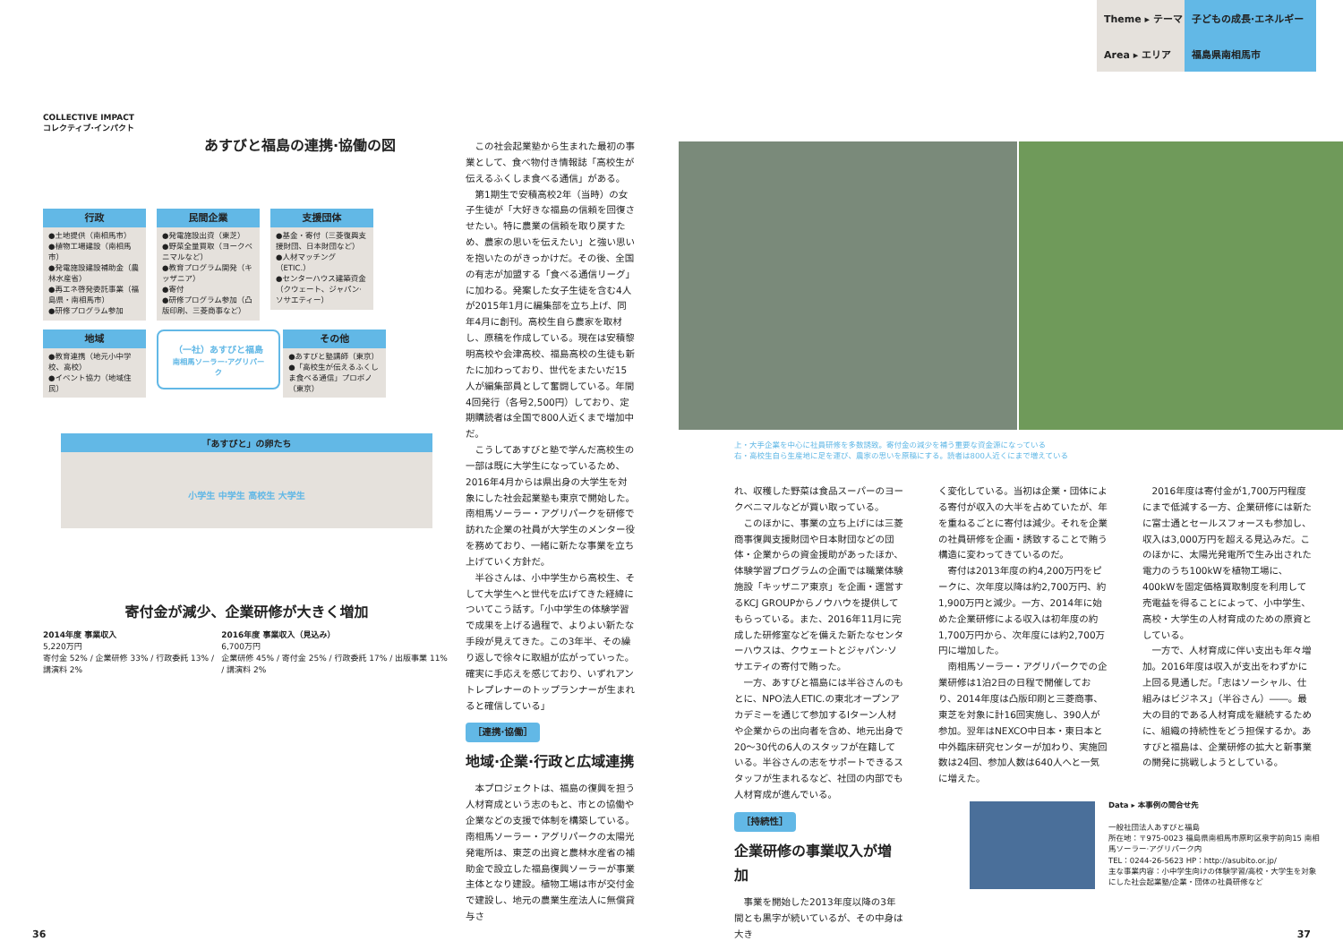Theme ▸ テーマ 子どもの成長·エネルギー
Area ▸ エリア 福島県南相馬市
COLLECTIVE IMPACT
コレクティブ·インパクト
あすびと福島の連携·協働の図
行政
●土地提供（南相馬市）
●植物工場建設（南相馬市）
●発電施設建設補助金（農林水産省）
●再エネ啓発委託事業（福島県・南相馬市）
●研修プログラム参加
民間企業
●発電施設出資（東芝）
●野菜全量買取（ヨークベニマルなど）
●教育プログラム開発（キッザニア）
●寄付
●研修プログラム参加（凸版印刷、三菱商事など）
支援団体
●基金・寄付（三菱復興支援財団、日本財団など）
●人材マッチング（ETIC.）
●センターハウス建築資金（クウェート、ジャパン·ソサエティー）
地域
●教育連携（地元小中学校、高校）
●イベント協力（地域住民）
（一社）あすびと福島
南相馬ソーラー·アグリパーク
その他
●あすびと塾講師（東京）
●「高校生が伝えるふくしま食べる通信」プロボノ（東京）
「あすびと」の卵たち
小学生 中学生 高校生 大学生
寄付金が減少、企業研修が大きく増加
2014年度 事業収入
5,220万円
寄付金 52% / 企業研修 33% / 行政委託 13% / 講演料 2%
2016年度 事業収入（見込み）
6,700万円
企業研修 45% / 寄付金 25% / 行政委託 17% / 出版事業 11% / 講演料 2%
この社会起業塾から生まれた最初の事業として、食べ物付き情報誌「高校生が伝えるふくしま食べる通信」がある。
第1期生で安積高校2年（当時）の女子生徒が「大好きな福島の信頼を回復させたい。特に農業の信頼を取り戻すため、農家の思いを伝えたい」と強い思いを抱いたのがきっかけだ。その後、全国の有志が加盟する「食べる通信リーグ」に加わる。発案した女子生徒を含む4人が2015年1月に編集部を立ち上げ、同年4月に創刊。高校生自ら農家を取材し、原稿を作成している。現在は安積黎明高校や会津高校、福島高校の生徒も新たに加わっており、世代をまたいだ15人が編集部員として奮闘している。年間4回発行（各号2,500円）しており、定期購読者は全国で800人近くまで増加中だ。
こうしてあすびと塾で学んだ高校生の一部は既に大学生になっているため、2016年4月からは県出身の大学生を対象にした社会起業塾も東京で開始した。南相馬ソーラー・アグリパークを研修で訪れた企業の社員が大学生のメンター役を務めており、一緒に新たな事業を立ち上げていく方針だ。
半谷さんは、小中学生から高校生、そして大学生へと世代を広げてきた経緯についてこう話す。「小中学生の体験学習で成果を上げる過程で、よりよい新たな手段が見えてきた。この3年半、その繰り返しで徐々に取組が広がっていった。確実に手応えを感じており、いずれアントレプレナーのトップランナーが生まれると確信している」
［連携·協働］
地域·企業·行政と広域連携
本プロジェクトは、福島の復興を担う人材育成という志のもと、市との協働や企業などの支援で体制を構築している。南相馬ソーラー・アグリパークの太陽光発電所は、東芝の出資と農林水産省の補助金で設立した福島復興ソーラーが事業主体となり建設。植物工場は市が交付金で建設し、地元の農業生産法人に無償貸与さ
上・大手企業を中心に社員研修を多数誘致。寄付金の減少を補う重要な資金源になっている
右・高校生自ら生産地に足を運び、農家の思いを原稿にする。読者は800人近くにまで増えている
れ、収穫した野菜は食品スーパーのヨークベニマルなどが買い取っている。
このほかに、事業の立ち上げには三菱商事復興支援財団や日本財団などの団体・企業からの資金援助があったほか、体験学習プログラムの企画では職業体験施設「キッザニア東京」を企画・運営するKCJ GROUPからノウハウを提供してもらっている。また、2016年11月に完成した研修室などを備えた新たなセンターハウスは、クウェートとジャパン·ソサエティの寄付で賄った。
一方、あすびと福島には半谷さんのもとに、NPO法人ETIC.の東北オープンアカデミーを通じて参加するIターン人材や企業からの出向者を含め、地元出身で20〜30代の6人のスタッフが在籍している。半谷さんの志をサポートできるスタッフが生まれるなど、社団の内部でも人材育成が進んでいる。
［持続性］
企業研修の事業収入が増加
事業を開始した2013年度以降の3年間とも黒字が続いているが、その中身は大き
く変化している。当初は企業・団体による寄付が収入の大半を占めていたが、年を重ねるごとに寄付は減少。それを企業の社員研修を企画・誘致することで賄う構造に変わってきているのだ。
寄付は2013年度の約4,200万円をピークに、次年度以降は約2,700万円、約1,900万円と減少。一方、2014年に始めた企業研修による収入は初年度の約1,700万円から、次年度には約2,700万円に増加した。
南相馬ソーラー・アグリパークでの企業研修は1泊2日の日程で開催しており、2014年度は凸版印刷と三菱商事、東芝を対象に計16回実施し、390人が参加。翌年はNEXCO中日本・東日本と中外臨床研究センターが加わり、実施回数は24回、参加人数は640人へと一気に増えた。
2016年度は寄付金が1,700万円程度にまで低減する一方、企業研修には新たに富士通とセールスフォースも参加し、収入は3,000万円を超える見込みだ。このほかに、太陽光発電所で生み出された電力のうち100kWを植物工場に、400kWを固定価格買取制度を利用して売電益を得ることによって、小中学生、高校・大学生の人材育成のための原資としている。
一方で、人材育成に伴い支出も年々増加。2016年度は収入が支出をわずかに上回る見通しだ。「志はソーシャル、仕組みはビジネス」（半谷さん）――。最大の目的である人材育成を継続するために、組織の持続性をどう担保するか。あすびと福島は、企業研修の拡大と新事業の開発に挑戦しようとしている。
Data ▸ 本事例の問合せ先
一般社団法人あすびと福島
所在地：〒975-0023 福島県南相馬市原町区泉字前向15 南相馬ソーラー·アグリパーク内
TEL：0244-26-5623 HP：http://asubito.or.jp/
主な事業内容：小中学生向けの体験学習/高校・大学生を対象にした社会起業塾/企業・団体の社員研修など
36 37